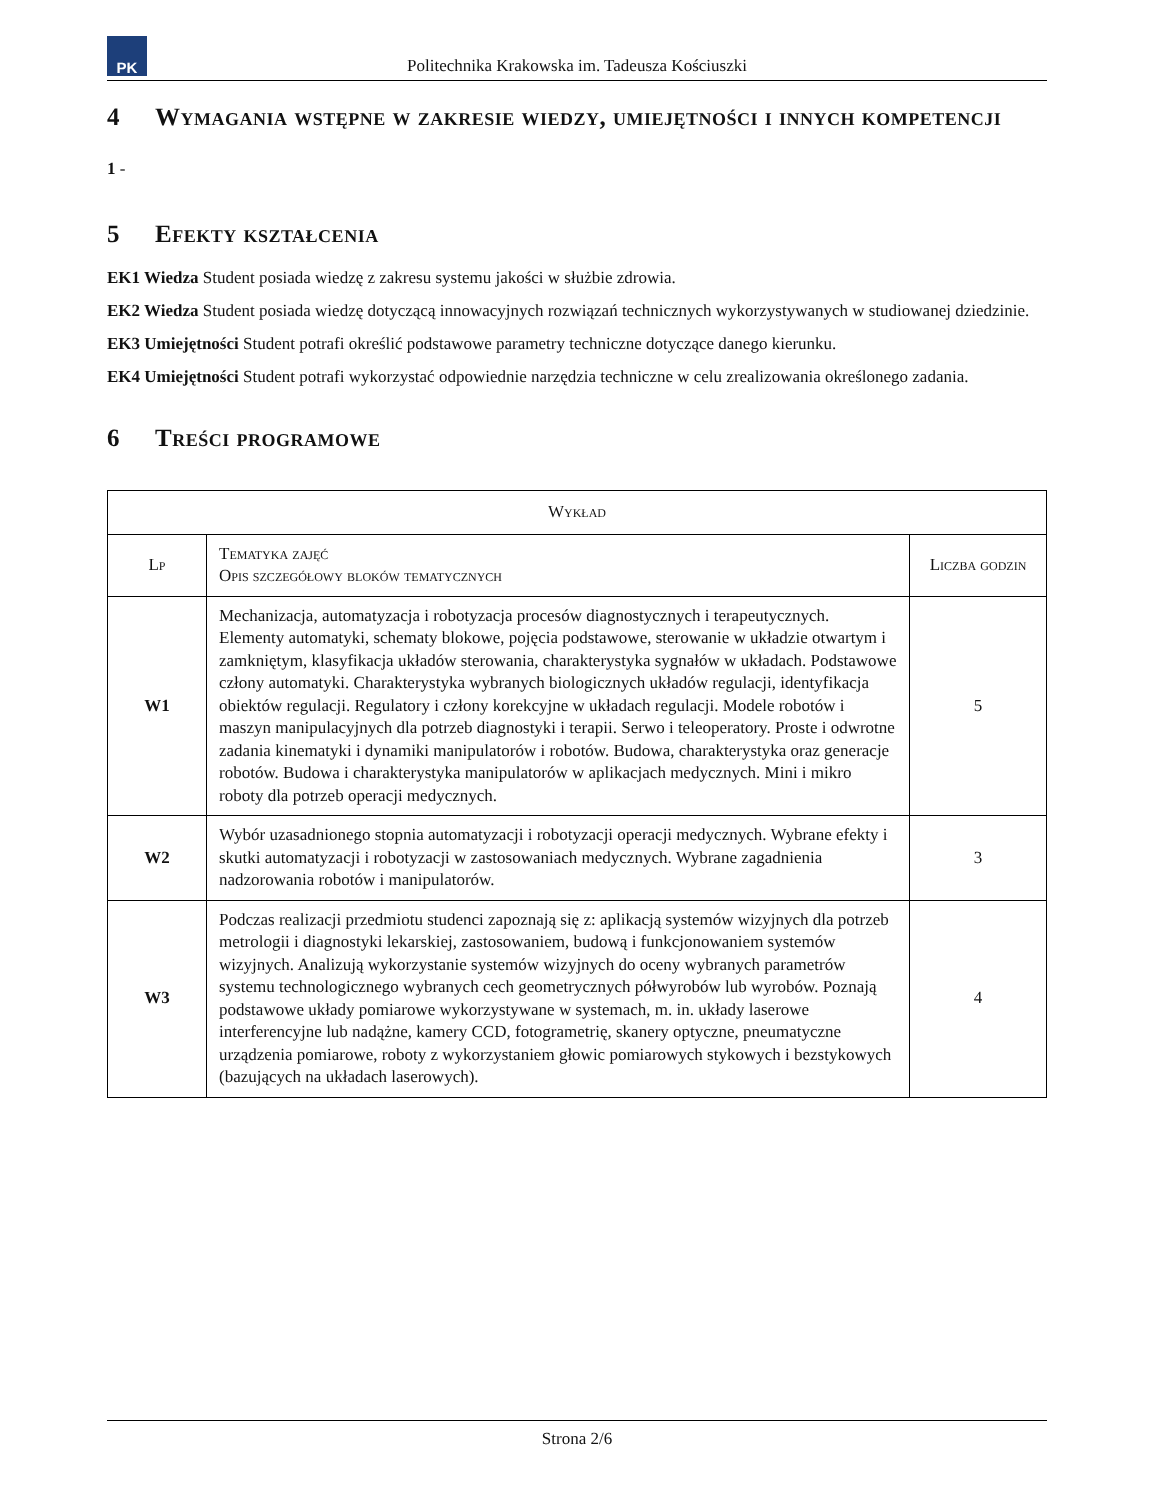PK
Politechnika Krakowska im. Tadeusza Kościuszki
4 Wymagania wstępne w zakresie wiedzy, umiejętności i innych kompetencji
1 -
5 Efekty kształcenia
EK1 Wiedza Student posiada wiedzę z zakresu systemu jakości w służbie zdrowia.
EK2 Wiedza Student posiada wiedzę dotyczącą innowacyjnych rozwiązań technicznych wykorzystywanych w studiowanej dziedzinie.
EK3 Umiejętności Student potrafi określić podstawowe parametry techniczne dotyczące danego kierunku.
EK4 Umiejętności Student potrafi wykorzystać odpowiednie narzędzia techniczne w celu zrealizowania określonego zadania.
6 Treści programowe
| Wykład | | |
| --- | --- | --- |
| Lp | Tematyka zajęć Opis szczegółowy bloków tematycznych | Liczba godzin |
| W1 | Mechanizacja, automatyzacja i robotyzacja procesów diagnostycznych i terapeutycznych. Elementy automatyki, schematy blokowe, pojęcia podstawowe, sterowanie w układzie otwartym i zamkniętym, klasyfikacja układów sterowania, charakterystyka sygnałów w układach. Podstawowe człony automatyki. Charakterystyka wybranych biologicznych układów regulacji, identyfikacja obiektów regulacji. Regulatory i człony korekcyjne w układach regulacji. Modele robotów i maszyn manipulacyjnych dla potrzeb diagnostyki i terapii. Serwo i teleoperatory. Proste i odwrotne zadania kinematyki i dynamiki manipulatorów i robotów. Budowa, charakterystyka oraz generacje robotów. Budowa i charakterystyka manipulatorów w aplikacjach medycznych. Mini i mikro roboty dla potrzeb operacji medycznych. | 5 |
| W2 | Wybór uzasadnionego stopnia automatyzacji i robotyzacji operacji medycznych. Wybrane efekty i skutki automatyzacji i robotyzacji w zastosowaniach medycznych. Wybrane zagadnienia nadzorowania robotów i manipulatorów. | 3 |
| W3 | Podczas realizacji przedmiotu studenci zapoznają się z: aplikacją systemów wizyjnych dla potrzeb metrologii i diagnostyki lekarskiej, zastosowaniem, budową i funkcjonowaniem systemów wizyjnych. Analizują wykorzystanie systemów wizyjnych do oceny wybranych parametrów systemu technologicznego wybranych cech geometrycznych półwyrobów lub wyrobów. Poznają podstawowe układy pomiarowe wykorzystywane w systemach, m. in. układy laserowe interferencyjne lub nadążne, kamery CCD, fotogrametrię, skanery optyczne, pneumatyczne urządzenia pomiarowe, roboty z wykorzystaniem głowic pomiarowych stykowych i bezstykowych (bazujących na układach laserowych). | 4 |
Strona 2/6